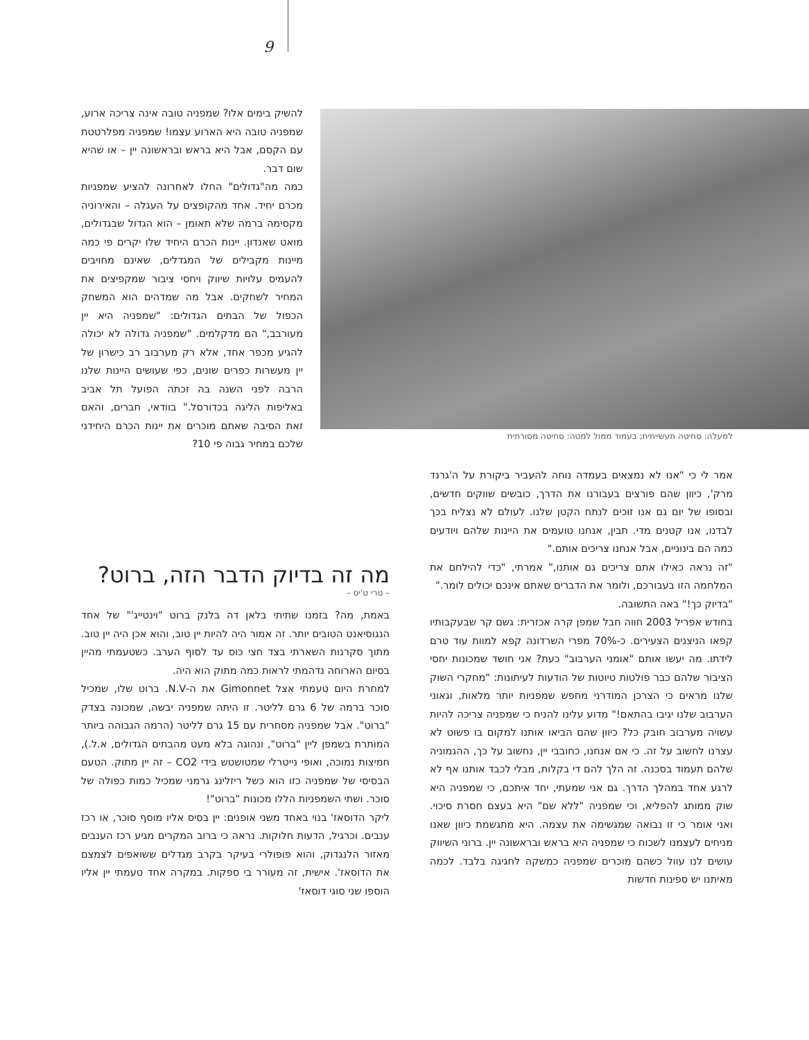9
להשיק בימים אלו? שמפניה טובה אינה צריכה ארוע, שמפניה טובה היא הארוע עצמו! שמפניה מפלרטטת עם הקסם, אבל היא בראש ובראשונה יין – או שהיא שום דבר.
כמה מה"גדולים" החלו לאחרונה להציע שמפניות מכרם יחיד. אחד מהקופצים על העגלה – והאירוניה מקסימה ברמה שלא תאומן – הוא הגדול שבגדולים, מואט שאנדון. יינות הכרם היחיד שלו יקרים פי כמה מיינות מקבילים של המגדלים, שאינם מחויבים להעמיס עלויות שיווק ויחסי ציבור שמקפיצים את המחיר לשחקים. אבל מה שמדהים הוא המשחק הכפול של הבתים הגדולים: "שמפניה היא יין מעורבב," הם מדקלמים. "שמפניה גדולה לא יכולה להגיע מכפר אחד, אלא רק מערבוב רב כישרון של יין מעשרות כפרים שונים, כפי שעושים היינות שלנו הרבה לפני השנה בה זכתה הפועל תל אביב באליפות הליגה בכדורסל." בוודאי, חברים, והאם זאת הסיבה שאתם מוכרים את יינות הכרם היחידני שלכם במחיר גבוה פי 10?
למעלה: סחיטה תעשייתית; בעמוד ממול למטה: סחיטה מסורתית
אמר לי כי "אנו לא נמצאים בעמדה נוחה להעביר ביקורת על ה'גרנד מרק', כיוון שהם פורצים בעבורנו את הדרך, כובשים שווקים חדשים, ובסופו של יום גם אנו זוכים לנתח הקטן שלנו. לעולם לא נצליח בכך לבדנו, אנו קטנים מדי. תבין, אנחנו טועמים את היינות שלהם ויודעים כמה הם בינוניים, אבל אנחנו צריכים אותם."
"זה נראה כאילו אתם צריכים גם אותנו," אמרתי, "כדי להילחם את המלחמה הזו בעבורכם, ולומר את הדברים שאתם אינכם יכולים לומר."
"בדיוק כך!" באה התשובה.
בחודש אפריל 2003 חווה חבל שמפן קרה אכזרית: גשם קר שבעקבותיו קפאו הניצנים הצעירים. כ-70% מפרי השרדונה קפא למוות עוד טרם לידתו. מה יעשו אותם "אומני הערבוב" כעת? אני חושד שמכונות יחסי הציבור שלהם כבר פולטות טיוטות של הודעות לעיתונות: "מחקרי השוק שלנו מראים כי הצרכן המודרני מחפש שמפניות יותר מלאות, וגאוני הערבוב שלנו יגיבו בהתאם!" מדוע עלינו להניח כי שמפניה צריכה להיות עשויה מערבוב חובק כל? כיוון שהם הביאו אותנו למקום בו פשוט לא עצרנו לחשוב על זה. כי אם אנחנו, כחובבי יין, נחשוב על כך, ההגמוניה שלהם תעמוד בסכנה. זה הלך להם די בקלות, מבלי לכבד אותנו אף לא לרגע אחד במהלך הדרך. גם אני שמעתי, יחד איתכם, כי שמפניה היא שוק ממותג להפליא, וכי שמפניה "ללא שם" היא בעצם חסרת סיכוי. ואני אומר כי זו נבואה שמגשימה את עצמה. היא מתגשמת כיוון שאנו מניחים לעצמנו לשכוח כי שמפניה היא בראש ובראשונה יין. ברוני השיווק עושים לנו עוול כשהם מוכרים שמפניה כמשקה לחגיגה בלבד. לכמה מאיתנו יש ספינות חדשות
מה זה בדיוק הדבר הזה, ברוט?
– טרי ט'יס –
באמת, מה? בזמנו שתיתי בלאן דה בלנק ברוט "וינטייג'" של אחד הנגוסיאנט הטובים יותר. זה אמור היה להיות יין טוב, והוא אכן היה יין טוב. מתוך סקרנות השארתי בצד חצי כוס עד לסוף הערב. כשטעמתי מהיין בסיום הארוחה נדהמתי לראות כמה מתוק הוא היה.
למחרת היום טעמתי אצל Gimonnet את ה-N.V. ברוט שלו, שמכיל סוכר ברמה של 6 גרם לליטר. זו היתה שמפניה יבשה, שמכונה בצדק "ברוט". אבל שמפניה מסחרית עם 15 גרם לליטר (הרמה הגבוהה ביותר המותרת בשמפן ליין "ברוט", ונהוגה בלא מעט מהבתים הגדולים, א.ל.), חמיצות נמוכה, ואופי נייטרלי שמטושטש בידי CO2 – זה יין מתוק. הטעם הבסיסי של שמפניה כזו הוא כשל ריזלינג גרמני שמכיל כמות כפולה של סוכר. ושתי השמפניות הללו מכונות "ברוט"!
ליקר הדוסאז' בנוי באחד משני אופנים: יין בסיס אליו מוסף סוכר, או רכז ענבים. וכרגיל, הדעות חלוקות. נראה כי ברוב המקרים מגיע רכז הענבים מאזור הלנגדוק, והוא פופולרי בעיקר בקרב מגדלים ששואפים לצמצם את הדוסאז'. אישית, זה מעורר בי ספקות. במקרה אחד טעמתי יין אליו הוספו שני סוגי דוסאז'